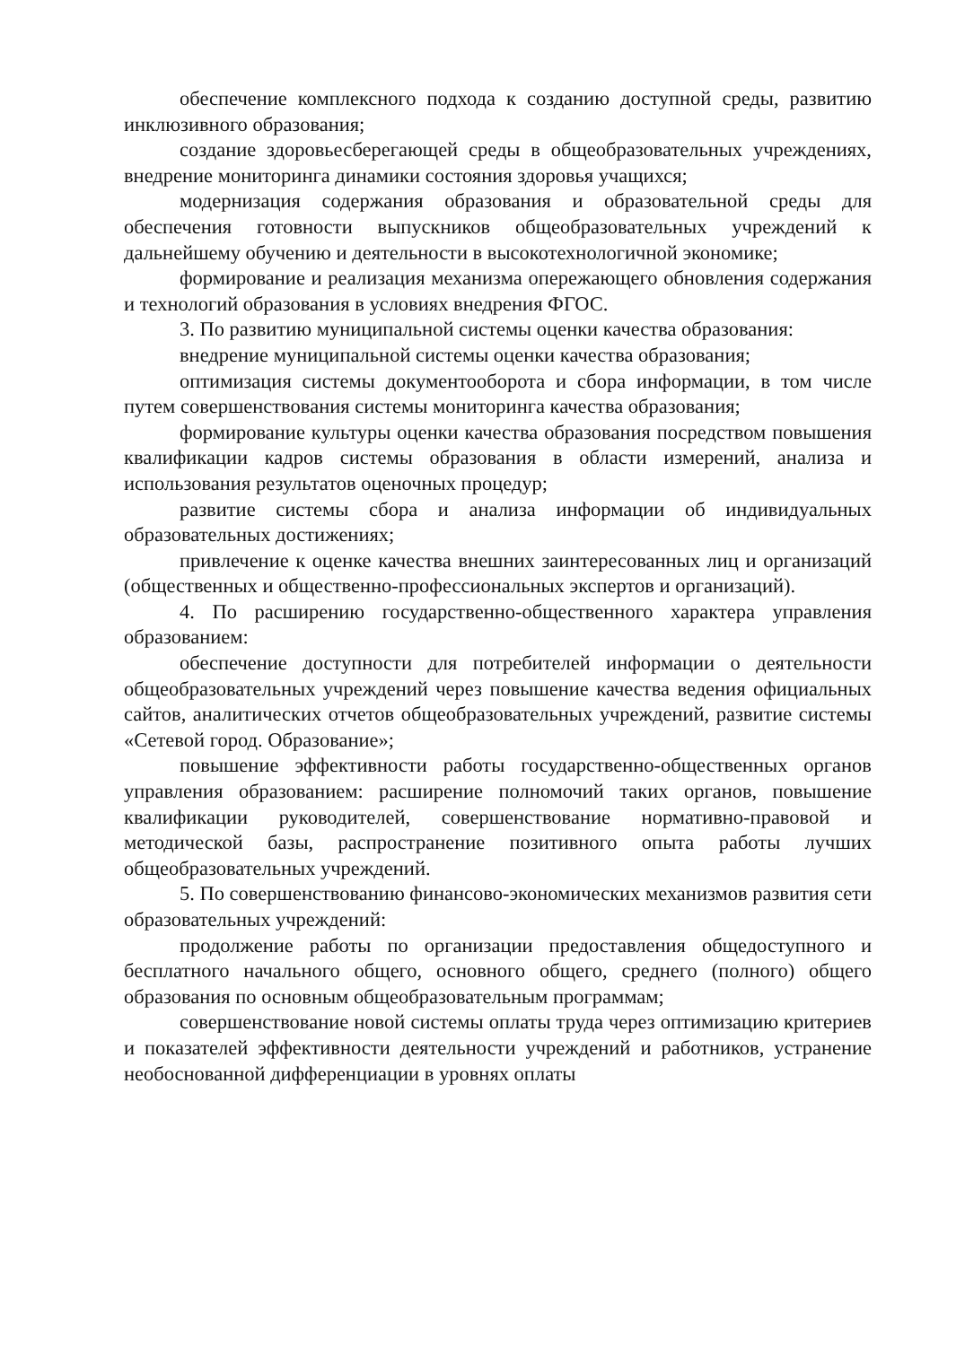обеспечение комплексного подхода к созданию доступной среды, развитию инклюзивного образования;
создание здоровьесберегающей среды в общеобразовательных учреждениях, внедрение мониторинга динамики состояния здоровья учащихся;
модернизация содержания образования и образовательной среды для обеспечения готовности выпускников общеобразовательных учреждений к дальнейшему обучению и деятельности в высокотехнологичной экономике;
формирование и реализация механизма опережающего обновления содержания и технологий образования в условиях внедрения ФГОС.
3. По развитию муниципальной системы оценки качества образования:
внедрение муниципальной системы оценки качества образования;
оптимизация системы документооборота и сбора информации, в том числе путем совершенствования системы мониторинга качества образования;
формирование культуры оценки качества образования посредством повышения квалификации кадров системы образования в области измерений, анализа и использования результатов оценочных процедур;
развитие системы сбора и анализа информации об индивидуальных образовательных достижениях;
привлечение к оценке качества внешних заинтересованных лиц и организаций (общественных и общественно-профессиональных экспертов и организаций).
4. По расширению государственно-общественного характера управления образованием:
обеспечение доступности для потребителей информации о деятельности общеобразовательных учреждений через повышение качества ведения официальных сайтов, аналитических отчетов общеобразовательных учреждений, развитие системы «Сетевой город. Образование»;
повышение эффективности работы государственно-общественных органов управления образованием: расширение полномочий таких органов, повышение квалификации руководителей, совершенствование нормативно-правовой и методической базы, распространение позитивного опыта работы лучших общеобразовательных учреждений.
5. По совершенствованию финансово-экономических механизмов развития сети образовательных учреждений:
продолжение работы по организации предоставления общедоступного и бесплатного начального общего, основного общего, среднего (полного) общего образования по основным общеобразовательным программам;
совершенствование новой системы оплаты труда через оптимизацию критериев и показателей эффективности деятельности учреждений и работников, устранение необоснованной дифференциации в уровнях оплаты